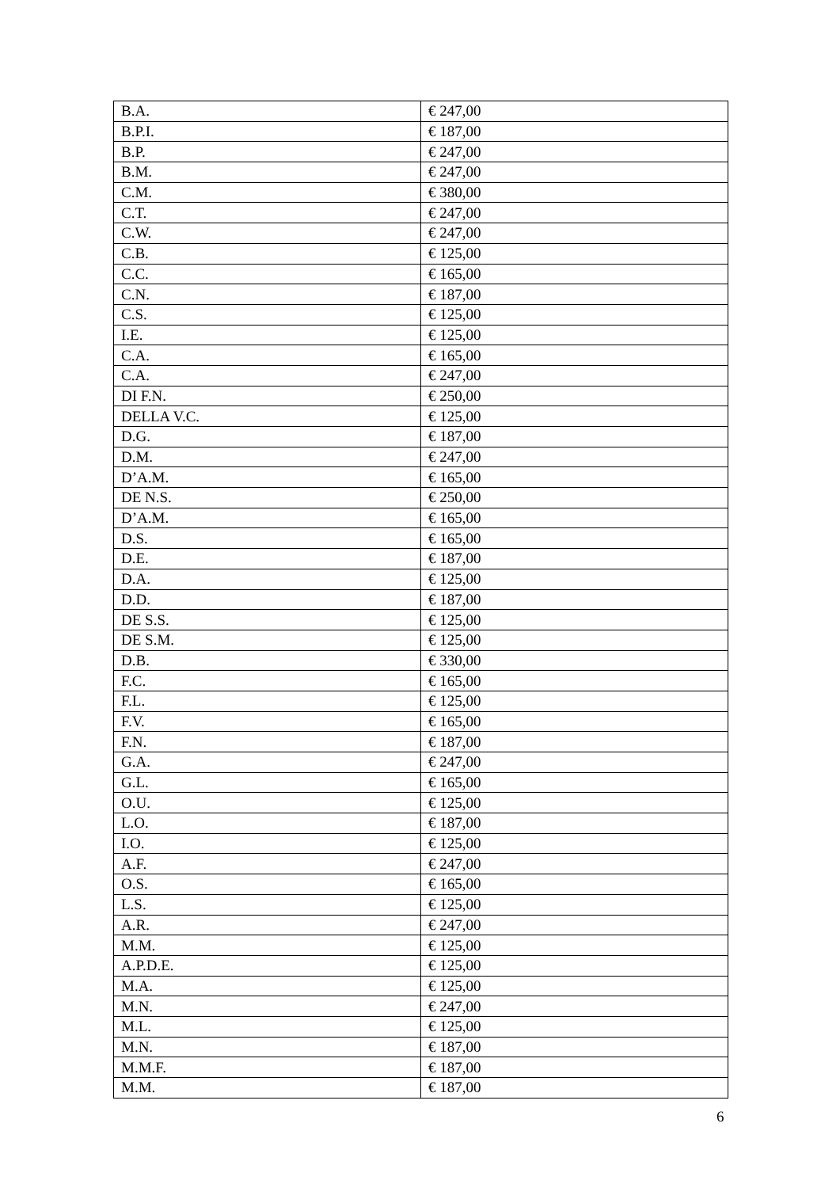| B.A. | € 247,00 |
| B.P.I. | € 187,00 |
| B.P. | € 247,00 |
| B.M. | € 247,00 |
| C.M. | € 380,00 |
| C.T. | € 247,00 |
| C.W. | € 247,00 |
| C.B. | € 125,00 |
| C.C. | € 165,00 |
| C.N. | € 187,00 |
| C.S. | € 125,00 |
| I.E. | € 125,00 |
| C.A. | € 165,00 |
| C.A. | € 247,00 |
| DI F.N. | € 250,00 |
| DELLA V.C. | € 125,00 |
| D.G. | € 187,00 |
| D.M. | € 247,00 |
| D’A.M. | € 165,00 |
| DE N.S. | € 250,00 |
| D’A.M. | € 165,00 |
| D.S. | € 165,00 |
| D.E. | € 187,00 |
| D.A. | € 125,00 |
| D.D. | € 187,00 |
| DE S.S. | € 125,00 |
| DE S.M. | € 125,00 |
| D.B. | € 330,00 |
| F.C. | € 165,00 |
| F.L. | € 125,00 |
| F.V. | € 165,00 |
| F.N. | € 187,00 |
| G.A. | € 247,00 |
| G.L. | € 165,00 |
| O.U. | € 125,00 |
| L.O. | € 187,00 |
| I.O. | € 125,00 |
| A.F. | € 247,00 |
| O.S. | € 165,00 |
| L.S. | € 125,00 |
| A.R. | € 247,00 |
| M.M. | € 125,00 |
| A.P.D.E. | € 125,00 |
| M.A. | € 125,00 |
| M.N. | € 247,00 |
| M.L. | € 125,00 |
| M.N. | € 187,00 |
| M.M.F. | € 187,00 |
| M.M. | € 187,00 |
6